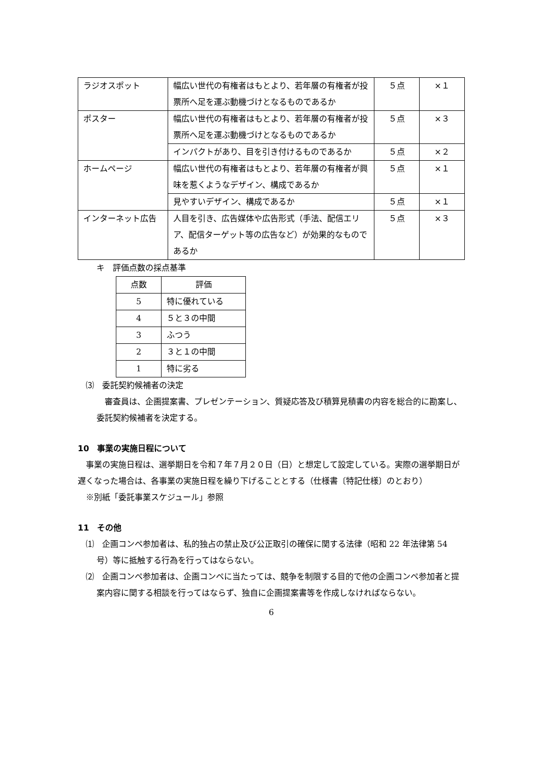| ラジオスポット | 幅広い世代の有権者はもとより、若年層の有権者が投票所へ足を運ぶ動機づけとなるものであるか | ５点 | ×１ |
| ポスター | 幅広い世代の有権者はもとより、若年層の有権者が投票所へ足を運ぶ動機づけとなるものであるか | ５点 | ×３ |
| | インパクトがあり、目を引き付けるものであるか | ５点 | ×２ |
| ホームページ | 幅広い世代の有権者はもとより、若年層の有権者が興味を惹くようなデザイン、構成であるか | ５点 | ×１ |
| | 見やすいデザイン、構成であるか | ５点 | ×１ |
| インターネット広告 | 人目を引き、広告媒体や広告形式（手法、配信エリア、配信ターゲット等の広告など）が効果的なものであるか | ５点 | ×３ |
キ　評価点数の採点基準
| 点数 | 評価 |
| 5 | 特に優れている |
| 4 | ５と３の中間 |
| 3 | ふつう |
| 2 | ３と１の中間 |
| 1 | 特に劣る |
⑶　委託契約候補者の決定
審査員は、企画提案書、プレゼンテーション、質疑応答及び積算見積書の内容を総合的に勘案し、委託契約候補者を決定する。
10　事業の実施日程について
事業の実施日程は、選挙期日を令和７年７月２０日（日）と想定して設定している。実際の選挙期日が遅くなった場合は、各事業の実施日程を繰り下げることとする（仕様書〔特記仕様〕のとおり）
※別紙「委託事業スケジュール」参照
11　その他
⑴　企画コンペ参加者は、私的独占の禁止及び公正取引の確保に関する法律（昭和 22 年法律第 54 号）等に抵触する行為を行ってはならない。
⑵　企画コンペ参加者は、企画コンペに当たっては、競争を制限する目的で他の企画コンペ参加者と提案内容に関する相談を行ってはならず、独自に企画提案書等を作成しなければならない。
6